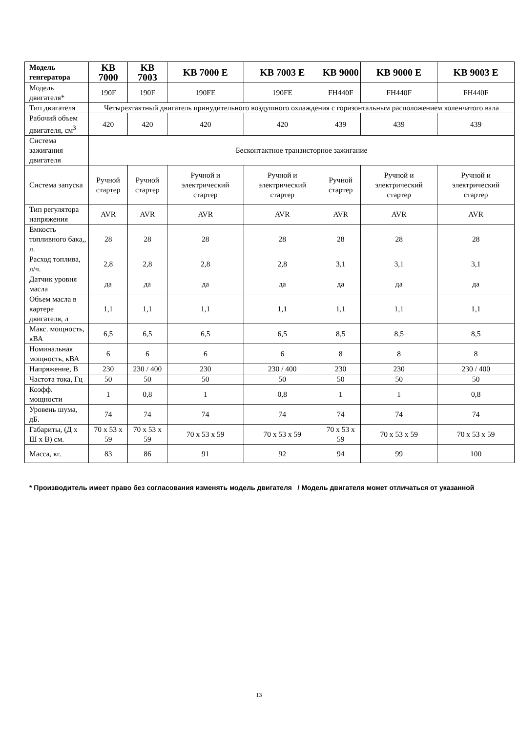| Модель генгератора | KB 7000 | KB 7003 | KB 7000 E | KB 7003 E | KB 9000 | KB 9000 E | KB 9003 E |
| --- | --- | --- | --- | --- | --- | --- | --- |
| Модель двигателя* | 190F | 190F | 190FE | 190FE | FH440F | FH440F | FH440F |
| Тип двигателя | Четырехтактный двигатель принудительного воздушного охлаждения с горизонтальным расположением коленчатого вала | | | | | | |
| Рабочий объем двигателя, см<sup>3</sup> | 420 | 420 | 420 | 420 | 439 | 439 | 439 |
| Система зажигания двигателя | Бесконтактное транзисторное зажигание | | | | | | |
| Система запуска | Ручной стартер | Ручной стартер | Ручной и электрический стартер | Ручной и электрический стартер | Ручной стартер | Ручной и электрический стартер | Ручной и электрический стартер |
| Тип регулятора напряжения | AVR | AVR | AVR | AVR | AVR | AVR | AVR |
| Емкость топливного бака,, л. | 28 | 28 | 28 | 28 | 28 | 28 | 28 |
| Расход топлива, л/ч. | 2,8 | 2,8 | 2,8 | 2,8 | 3,1 | 3,1 | 3,1 |
| Датчик уровня масла | да | да | да | да | да | да | да |
| Объем масла в картере двигателя, л | 1,1 | 1,1 | 1,1 | 1,1 | 1,1 | 1,1 | 1,1 |
| Макс. мощность, кВА | 6,5 | 6,5 | 6,5 | 6,5 | 8,5 | 8,5 | 8,5 |
| Номинальная мощность, кВА | 6 | 6 | 6 | 6 | 8 | 8 | 8 |
| Напряжение, В | 230 | 230 / 400 | 230 | 230 / 400 | 230 | 230 | 230 / 400 |
| Частота тока, Гц | 50 | 50 | 50 | 50 | 50 | 50 | 50 |
| Коэфф. мощности | 1 | 0,8 | 1 | 0,8 | 1 | 1 | 0,8 |
| Уровень шума, дБ. | 74 | 74 | 74 | 74 | 74 | 74 | 74 |
| Габариты, (Д х Ш х В) см. | 70 x 53 x 59 | 70 x 53 x 59 | 70 x 53 x 59 | 70 x 53 x 59 | 70 x 53 x 59 | 70 x 53 x 59 | 70 x 53 x 59 |
| Масса, кг. | 83 | 86 | 91 | 92 | 94 | 99 | 100 |
* Производитель имеет право без согласования изменять модель двигателя / Модель двигателя может отличаться от указанной
13